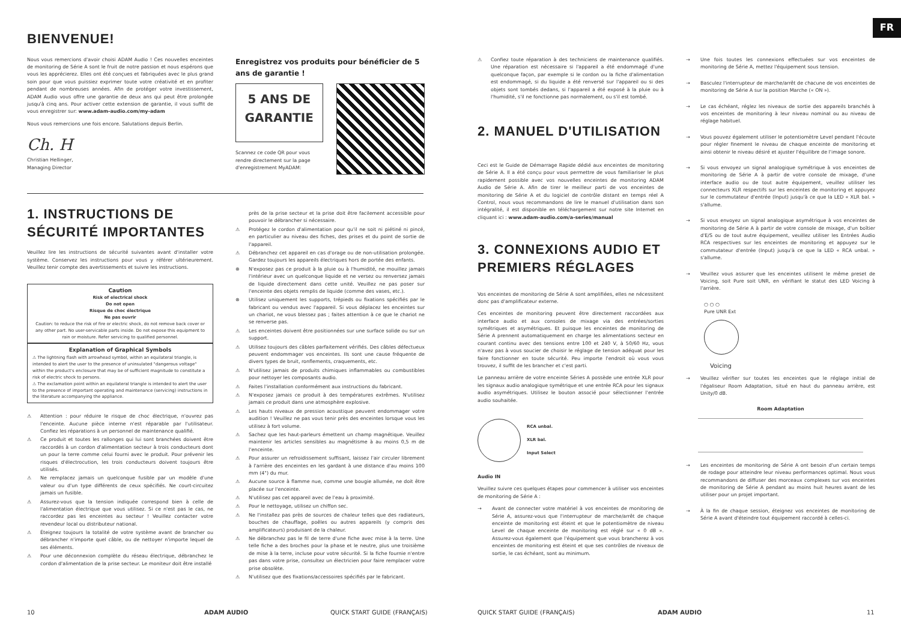BIENVENUE!
Nous vous remercions d'avoir choisi ADAM Audio ! Ces nouvelles enceintes de monitoring de Série A sont le fruit de notre passion et nous espérons que vous les apprécierez. Elles ont été conçues et fabriquées avec le plus grand soin pour que vous puissiez exprimer toute votre créativité et en profiter pendant de nombreuses années. Afin de protéger votre investissement, ADAM Audio vous offre une garantie de deux ans qui peut être prolongée jusqu'à cinq ans. Pour activer cette extension de garantie, il vous suffit de vous enregistrer sur: www.adam-audio.com/my-adam
Nous vous remercions une fois encore. Salutations depuis Berlin.
Ch. H
Christian Hellinger,
Managing Director
Enregistrez vos produits pour bénéficier de 5 ans de garantie !
5 ANS DE
GARANTIE
Scannez ce code QR pour vous rendre directement sur la page d'enregistrement MyADAM:
1. INSTRUCTIONS DE SÉCURITÉ IMPORTANTES
Veuillez lire les instructions de sécurité suivantes avant d'installer votre système. Conservez les instructions pour vous y référer ultérieurement. Veuillez tenir compte des avertissements et suivre les instructions.
Caution
Risk of electrical shock
Do not open
Risque de choc électrique
Ne pas ouvrir
Caution: to reduce the risk of fire or electric shock, do not remove back cover or any other part. No user-servicable parts inside. Do not expose this equipment to rain or moisture. Refer servicing to qualified personnel.
Explanation of Graphical Symbols
⚠ The lightning flash with arrowhead symbol, within an equilateral triangle, is intended to alert the user to the presence of uninsulated "dangerous voltage" within the product's enclosure that may be of sufficient magnitude to constitute a risk of electric shock to persons.
⚠ The exclamation point within an equilateral triangle is intended to alert the user to the presence of important operating and maintenance (servicing) instructions in the literature accompanying the appliance.
⚠ Attention : pour réduire le risque de choc électrique, n'ouvrez pas l'enceinte. Aucune pièce interne n'est réparable par l'utilisateur. Confiez les réparations à un personnel de maintenance qualifié.
⚠ Ce produit et toutes les rallonges qui lui sont branchées doivent être raccordés à un cordon d'alimentation secteur à trois conducteurs dont un pour la terre comme celui fourni avec le produit. Pour prévenir les risques d'électrocution, les trois conducteurs doivent toujours être utilisés.
⚠ Ne remplacez jamais un quelconque fusible par un modèle d'une valeur ou d'un type différents de ceux spécifiés. Ne court-circuitez jamais un fusible.
⚠ Assurez-vous que la tension indiquée correspond bien à celle de l'alimentation électrique que vous utilisez. Si ce n'est pas le cas, ne raccordez pas les enceintes au secteur ! Veuillez contacter votre revendeur local ou distributeur national.
⚠ Éteignez toujours la totalité de votre système avant de brancher ou débrancher n'importe quel câble, ou de nettoyer n'importe lequel de ses éléments.
⚠ Pour une déconnexion complète du réseau électrique, débranchez le cordon d'alimentation de la prise secteur. Le moniteur doit être installé
près de la prise secteur et la prise doit être facilement accessible pour pouvoir le débrancher si nécessaire.
⚠ Protégez le cordon d'alimentation pour qu'il ne soit ni piétiné ni pincé, en particulier au niveau des fiches, des prises et du point de sortie de l'appareil.
⚠ Débranchez cet appareil en cas d'orage ou de non-utilisation prolongée. Gardez toujours les appareils électriques hors de portée des enfants.
⊗ N'exposez pas ce produit à la pluie ou à l'humidité, ne mouillez jamais l'intérieur avec un quelconque liquide et ne versez ou renversez jamais de liquide directement dans cette unité. Veuillez ne pas poser sur l'enceinte des objets remplis de liquide (comme des vases, etc.).
⊗ Utilisez uniquement les supports, trépieds ou fixations spécifiés par le fabricant ou vendus avec l'appareil. Si vous déplacez les enceintes sur un chariot, ne vous blessez pas ; faites attention à ce que le chariot ne se renverse pas.
⚠ Les enceintes doivent être positionnées sur une surface solide ou sur un support.
⚠ Utilisez toujours des câbles parfaitement vérifiés. Des câbles défectueux peuvent endommager vos enceintes. Ils sont une cause fréquente de divers types de bruit, ronflements, craquements, etc.
⚠ N'utilisez jamais de produits chimiques inflammables ou combustibles pour nettoyer les composants audio.
⚠ Faites l'installation conformément aux instructions du fabricant.
⚠ N'exposez jamais ce produit à des températures extrêmes. N'utilisez jamais ce produit dans une atmosphère explosive.
⚠ Les hauts niveaux de pression acoustique peuvent endommager votre audition ! Veuillez ne pas vous tenir près des enceintes lorsque vous les utilisez à fort volume.
⚠ Sachez que les haut-parleurs émettent un champ magnétique. Veuillez maintenir les articles sensibles au magnétisme à au moins 0,5 m de l'enceinte.
⚠ Pour assurer un refroidissement suffisant, laissez l'air circuler librement à l'arrière des enceintes en les gardant à une distance d'au moins 100 mm (4") du mur.
⚠ Aucune source à flamme nue, comme une bougie allumée, ne doit être placée sur l'enceinte.
⚠ N'utilisez pas cet appareil avec de l'eau à proximité.
⚠ Pour le nettoyage, utilisez un chiffon sec.
⚠ Ne l'installez pas près de sources de chaleur telles que des radiateurs, bouches de chauffage, poêles ou autres appareils (y compris des amplificateurs) produisant de la chaleur.
⚠ Ne débranchez pas le fil de terre d'une fiche avec mise à la terre. Une telle fiche a des broches pour la phase et le neutre, plus une troisième de mise à la terre, incluse pour votre sécurité. Si la fiche fournie n'entre pas dans votre prise, consultez un électricien pour faire remplacer votre prise obsolète.
⚠ N'utilisez que des fixations/accessoires spécifiés par le fabricant.
10 ADAM AUDIO QUICK START GUIDE (FRANÇAIS)
FR
⚠ Confiez toute réparation à des techniciens de maintenance qualifiés. Une réparation est nécessaire si l'appareil a été endommagé d'une quelconque façon, par exemple si le cordon ou la fiche d'alimentation est endommagé, si du liquide a été renversé sur l'appareil ou si des objets sont tombés dedans, si l'appareil a été exposé à la pluie ou à l'humidité, s'il ne fonctionne pas normalement, ou s'il est tombé.
2. MANUEL D'UTILISATION
Ceci est le Guide de Démarrage Rapide dédié aux enceintes de monitoring de Série A. Il a été conçu pour vous permettre de vous familiariser le plus rapidement possible avec vos nouvelles enceintes de monitoring ADAM Audio de Série A. Afin de tirer le meilleur parti de vos enceintes de monitoring de Série A et du logiciel de contrôle distant en temps réel A Control, nous vous recommandons de lire le manuel d'utilisation dans son intégralité, il est disponible en téléchargement sur notre site Internet en cliquant ici : www.adam-audio.com/a-series/manual
3. CONNEXIONS AUDIO ET PREMIERS RÉGLAGES
Vos enceintes de monitoring de Série A sont amplifiées, elles ne nécessitent donc pas d'amplificateur externe.
Ces enceintes de monitoring peuvent être directement raccordées aux interface audio et aux consoles de mixage via des entrées/sorties symétriques et asymétriques. Et puisque les enceintes de monitoring de Série A prennent automatiquement en charge les alimentations secteur en courant continu avec des tensions entre 100 et 240 V, à 50/60 Hz, vous n'avez pas à vous soucier de choisir le réglage de tension adéquat pour les faire fonctionner en toute sécurité. Peu importe l'endroit où vous vous trouvez, il suffit de les brancher et c'est parti.
Le panneau arrière de votre enceinte Séries A possède une entrée XLR pour les signaux audio analogique symétrique et une entrée RCA pour les signaux audio asymétriques. Utilisez le bouton associé pour sélectionner l'entrée audio souhaitée.
RCA unbal.
XLR bal.
Input Select
Audio IN
Veuillez suivre ces quelques étapes pour commencer à utiliser vos enceintes de monitoring de Série A :
→ Avant de connecter votre matériel à vos enceintes de monitoring de Série A, assurez-vous que l'interrupteur de marche/arrêt de chaque enceinte de monitoring est éteint et que le potentiomètre de niveau Level de chaque enceinte de monitoring est réglé sur « 0 dB ». Assurez-vous également que l'équipement que vous brancherez à vos enceintes de monitoring est éteint et que ses contrôles de niveaux de sortie, le cas échéant, sont au minimum.
→ Une fois toutes les connexions effectuées sur vos enceintes de monitoring de Série A, mettez l'équipement sous tension.
→ Basculez l'interrupteur de marche/arrêt de chacune de vos enceintes de monitoring de Série A sur la position Marche (« ON »).
→ Le cas échéant, réglez les niveaux de sortie des appareils branchés à vos enceintes de monitoring à leur niveau nominal ou au niveau de réglage habituel.
→ Vous pouvez également utiliser le potentiomètre Level pendant l'écoute pour régler finement le niveau de chaque enceinte de monitoring et ainsi obtenir le niveau désiré et ajuster l'équilibre de l'image sonore.
→ Si vous envoyez un signal analogique symétrique à vos enceintes de monitoring de Série A à partir de votre console de mixage, d'une interface audio ou de tout autre équipement, veuillez utiliser les connecteurs XLR respectifs sur les enceintes de monitoring et appuyez sur le commutateur d'entrée (Input) jusqu'à ce que la LED « XLR bal. » s'allume.
→ Si vous envoyez un signal analogique asymétrique à vos enceintes de monitoring de Série A à partir de votre console de mixage, d'un boîtier d'E/S ou de tout autre équipement, veuillez utiliser les Entrées Audio RCA respectives sur les enceintes de monitoring et appuyez sur le commutateur d'entrée (Input) jusqu'à ce que la LED « RCA unbal. » s'allume.
→ Veuillez vous assurer que les enceintes utilisent le même preset de Voicing, soit Pure soit UNR, en vérifiant le statut des LED Voicing à l'arrière.
○ ○ ○
Pure UNR Ext
Voicing
→ Veuillez vérifier sur toutes les enceintes que le réglage initial de l'égaliseur Room Adaptation, situé en haut du panneau arrière, est Unity/0 dB.
Room Adaptation
→ Les enceintes de monitoring de Série A ont besoin d'un certain temps de rodage pour atteindre leur niveau performances optimal. Nous vous recommandons de diffuser des morceaux complexes sur vos enceintes de monitoring de Série A pendant au moins huit heures avant de les utiliser pour un projet important.
→ À la fin de chaque session, éteignez vos enceintes de monitoring de Série A avant d'éteindre tout équipement raccordé à celles-ci.
QUICK START GUIDE (FRANÇAIS) ADAM AUDIO 11